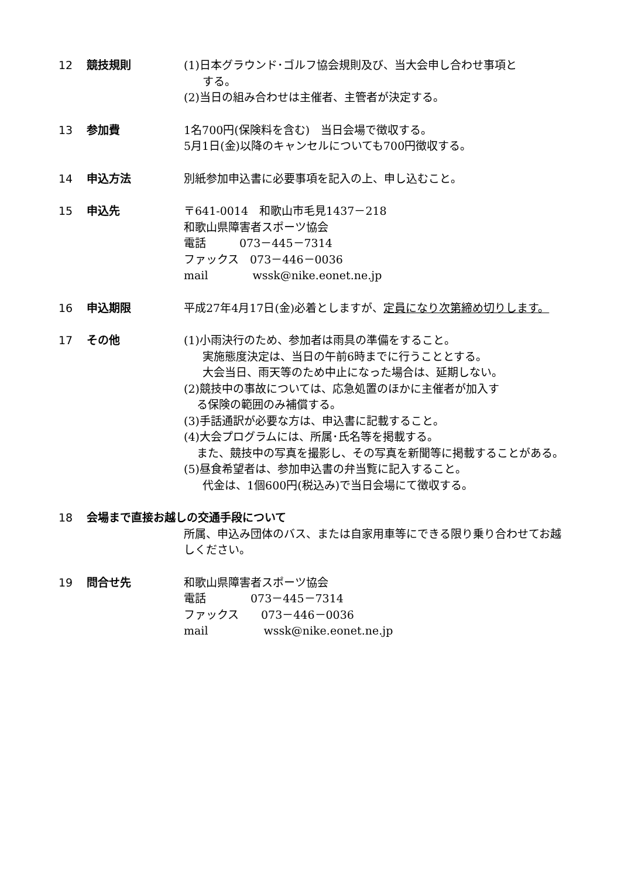12 競技規則 (1)日本グラウンド･ゴルフ協会規則及び、当大会申し合わせ事項と
する。
(2)当日の組み合わせは主催者、主管者が決定する。
13 参加費 1名700円(保険料を含む)　当日会場で徴収する。
5月1日(金)以降のキャンセルについても700円徴収する。
14 申込方法 別紙参加申込書に必要事項を記入の上、申し込むこと。
15 申込先 〒641-0014　和歌山市毛見1437－218
和歌山県障害者スポーツ協会
電話　　　073－445－7314
ファックス　073－446－0036
mail　　　　wssk@nike.eonet.ne.jp
16 申込期限 平成27年4月17日(金)必着としますが、定員になり次第締め切りします。
17 その他 (1)小雨決行のため、参加者は雨具の準備をすること。
実施態度決定は、当日の午前6時までに行うこととする。
大会当日、雨天等のため中止になった場合は、延期しない。
(2)競技中の事故については、応急処置のほかに主催者が加入す
る保険の範囲のみ補償する。
(3)手話通訳が必要な方は、申込書に記載すること。
(4)大会プログラムには、所属･氏名等を掲載する。
また、競技中の写真を撮影し、その写真を新聞等に掲載することがある。
(5)昼食希望者は、参加申込書の弁当覧に記入すること。
代金は、1個600円(税込み)で当日会場にて徴収する。
18
会場まで直接お越しの交通手段について
所属、申込み団体のバス、または自家用車等にできる限り乗り合わせてお越しください。
19 問合せ先 和歌山県障害者スポーツ協会
電話　　　　073－445－7314
ファックス　　073－446－0036
mail　　　　　wssk@nike.eonet.ne.jp